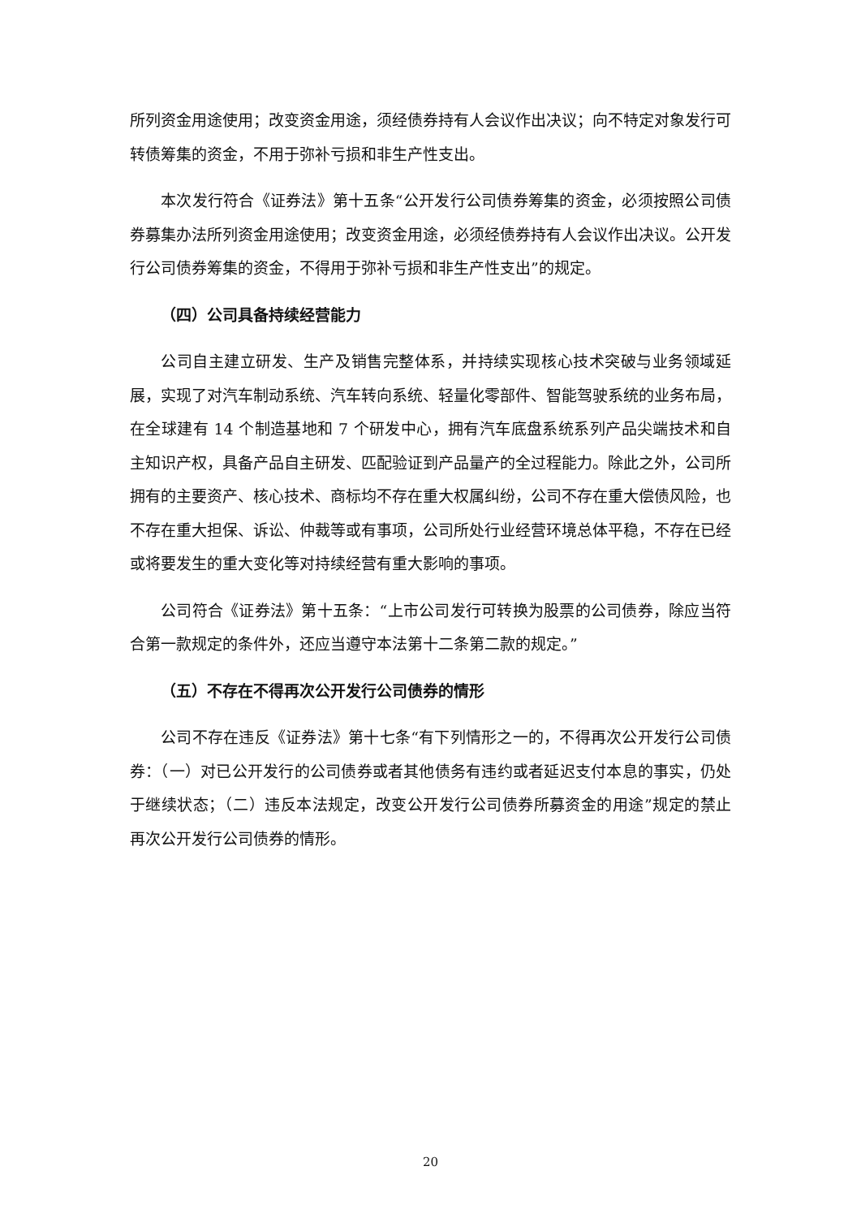所列资金用途使用；改变资金用途，须经债券持有人会议作出决议；向不特定对象发行可转债筹集的资金，不用于弥补亏损和非生产性支出。
本次发行符合《证券法》第十五条“公开发行公司债券筹集的资金，必须按照公司债券募集办法所列资金用途使用；改变资金用途，必须经债券持有人会议作出决议。公开发行公司债券筹集的资金，不得用于弥补亏损和非生产性支出”的规定。
（四）公司具备持续经营能力
公司自主建立研发、生产及销售完整体系，并持续实现核心技术突破与业务领域延展，实现了对汽车制动系统、汽车转向系统、轻量化零部件、智能驾驶系统的业务布局，在全球建有 14 个制造基地和 7 个研发中心，拥有汽车底盘系统系列产品尖端技术和自主知识产权，具备产品自主研发、匹配验证到产品量产的全过程能力。除此之外，公司所拥有的主要资产、核心技术、商标均不存在重大权属纠纷，公司不存在重大偿债风险，也不存在重大担保、诉讼、仲裁等或有事项，公司所处行业经营环境总体平稳，不存在已经或将要发生的重大变化等对持续经营有重大影响的事项。
公司符合《证券法》第十五条：“上市公司发行可转换为股票的公司债券，除应当符合第一款规定的条件外，还应当遵守本法第十二条第二款的规定。”
（五）不存在不得再次公开发行公司债券的情形
公司不存在违反《证券法》第十七条“有下列情形之一的，不得再次公开发行公司债券：（一）对已公开发行的公司债券或者其他债务有违约或者延迟支付本息的事实，仍处于继续状态；（二）违反本法规定，改变公开发行公司债券所募资金的用途”规定的禁止再次公开发行公司债券的情形。
20